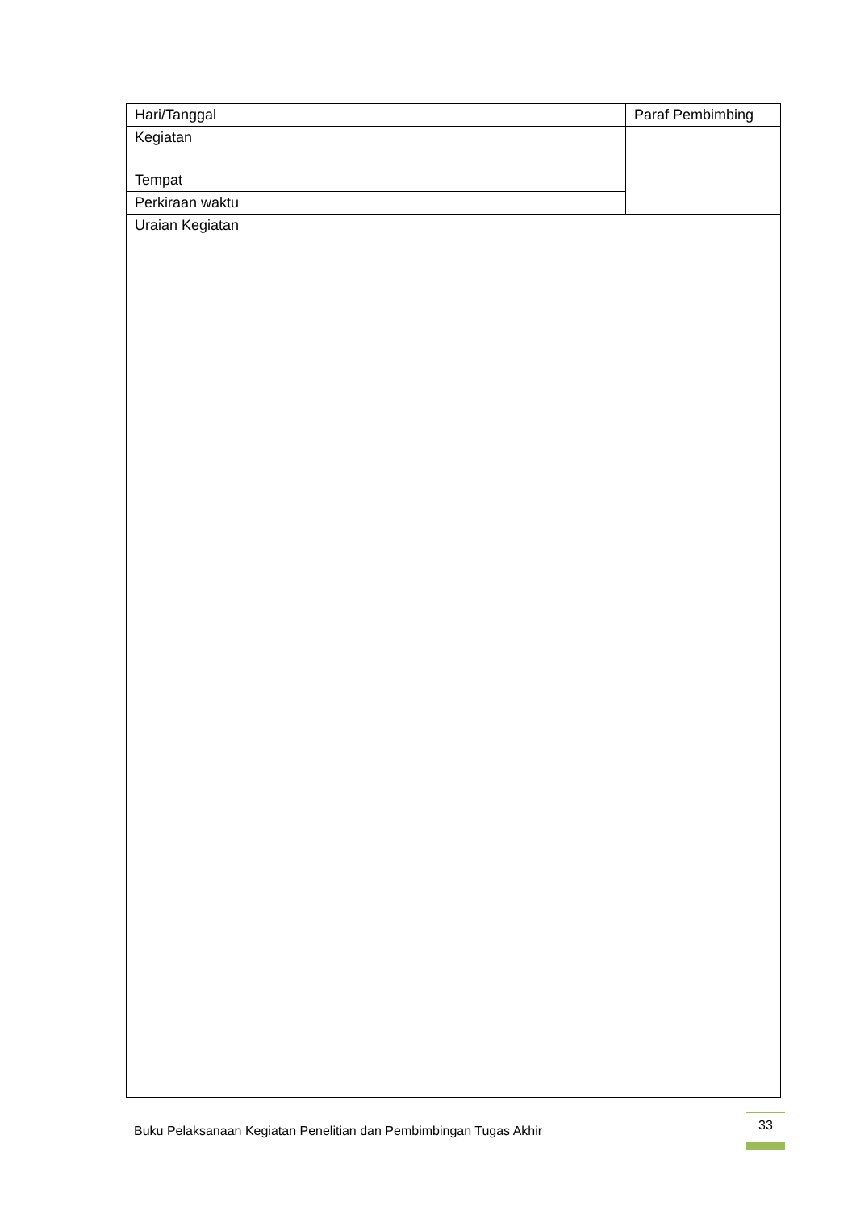| Hari/Tanggal | Paraf Pembimbing |
| Kegiatan | |
| Tempat | |
| Perkiraan waktu | |
| Uraian Kegiatan | |
Buku Pelaksanaan Kegiatan Penelitian dan Pembimbingan Tugas Akhir
33